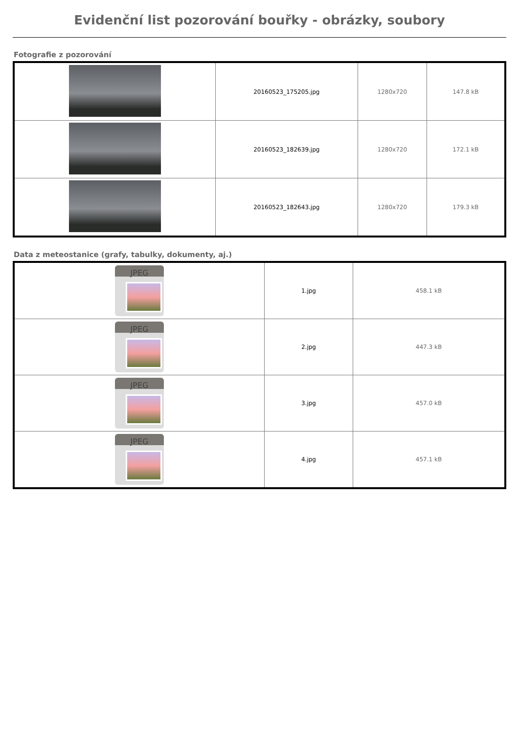Evidenční list pozorování bouřky - obrázky, soubory
Fotografie z pozorování
| | 20160523_175205.jpg | 1280x720 | 147.8 kB |
| | 20160523_182639.jpg | 1280x720 | 172.1 kB |
| | 20160523_182643.jpg | 1280x720 | 179.3 kB |
Data z meteostanice (grafy, tabulky, dokumenty, aj.)
| JPEG | 1.jpg | 458.1 kB |
| JPEG | 2.jpg | 447.3 kB |
| JPEG | 3.jpg | 457.0 kB |
| JPEG | 4.jpg | 457.1 kB |